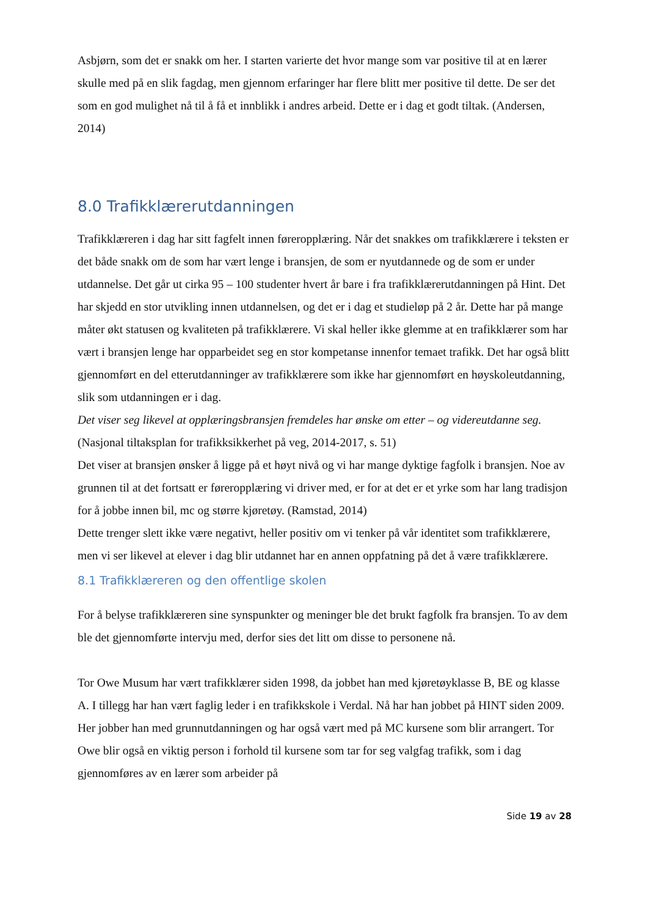Asbjørn, som det er snakk om her. I starten varierte det hvor mange som var positive til at en lærer skulle med på en slik fagdag, men gjennom erfaringer har flere blitt mer positive til dette. De ser det som en god mulighet nå til å få et innblikk i andres arbeid. Dette er i dag et godt tiltak. (Andersen, 2014)
8.0 Trafikklærerutdanningen
Trafikklæreren i dag har sitt fagfelt innen føreropplæring. Når det snakkes om trafikklærere i teksten er det både snakk om de som har vært lenge i bransjen, de som er nyutdannede og de som er under utdannelse. Det går ut cirka 95 – 100 studenter hvert år bare i fra trafikklærerutdanningen på Hint. Det har skjedd en stor utvikling innen utdannelsen, og det er i dag et studieløp på 2 år. Dette har på mange måter økt statusen og kvaliteten på trafikklærere. Vi skal heller ikke glemme at en trafikklærer som har vært i bransjen lenge har opparbeidet seg en stor kompetanse innenfor temaet trafikk. Det har også blitt gjennomført en del etterutdanninger av trafikklærere som ikke har gjennomført en høyskoleutdanning, slik som utdanningen er i dag.
Det viser seg likevel at opplæringsbransjen fremdeles har ønske om etter – og videreutdanne seg. (Nasjonal tiltaksplan for trafikksikkerhet på veg, 2014-2017, s. 51)
Det viser at bransjen ønsker å ligge på et høyt nivå og vi har mange dyktige fagfolk i bransjen. Noe av grunnen til at det fortsatt er føreropplæring vi driver med, er for at det er et yrke som har lang tradisjon for å jobbe innen bil, mc og større kjøretøy. (Ramstad, 2014)
Dette trenger slett ikke være negativt, heller positiv om vi tenker på vår identitet som trafikklærere, men vi ser likevel at elever i dag blir utdannet har en annen oppfatning på det å være trafikklærere.
8.1 Trafikklæreren og den offentlige skolen
For å belyse trafikklæreren sine synspunkter og meninger ble det brukt fagfolk fra bransjen. To av dem ble det gjennomførte intervju med, derfor sies det litt om disse to personene nå.
Tor Owe Musum har vært trafikklærer siden 1998, da jobbet han med kjøretøyklasse B, BE og klasse A. I tillegg har han vært faglig leder i en trafikkskole i Verdal. Nå har han jobbet på HINT siden 2009. Her jobber han med grunnutdanningen og har også vært med på MC kursene som blir arrangert. Tor Owe blir også en viktig person i forhold til kursene som tar for seg valgfag trafikk, som i dag gjennomføres av en lærer som arbeider på
Side 19 av 28